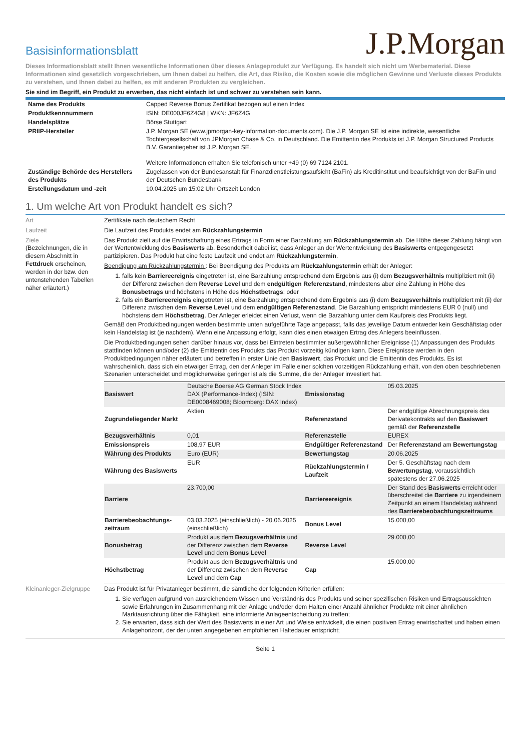Basisinformationsblatt
J.P.Morgan
Dieses Informationsblatt stellt Ihnen wesentliche Informationen über dieses Anlageprodukt zur Verfügung. Es handelt sich nicht um Werbematerial. Diese Informationen sind gesetzlich vorgeschrieben, um Ihnen dabei zu helfen, die Art, das Risiko, die Kosten sowie die möglichen Gewinne und Verluste dieses Produkts zu verstehen, und Ihnen dabei zu helfen, es mit anderen Produkten zu vergleichen.
Sie sind im Begriff, ein Produkt zu erwerben, das nicht einfach ist und schwer zu verstehen sein kann.
| Name des Produkts | Capped Reverse Bonus Zertifikat bezogen auf einen Index |
| Produktkennnummern | ISIN: DE000JF6Z4G8 / WKN: JF6Z4G |
| Handelsplätze | Börse Stuttgart |
| PRIIP-Hersteller | J.P. Morgan SE (www.jpmorgan-key-information-documents.com). Die J.P. Morgan SE ist eine indirekte, wesentliche Tochtergesellschaft von JPMorgan Chase & Co. in Deutschland. Die Emittentin des Produkts ist J.P. Morgan Structured Products B.V. Garantiegeber ist J.P. Morgan SE. Weitere Informationen erhalten Sie telefonisch unter +49 (0) 69 7124 2101. |
| Zuständige Behörde des Herstellers des Produkts | Zugelassen von der Bundesanstalt für Finanzdienstleistungsaufsicht (BaFin) als Kreditinstitut und beaufsichtigt von der BaFin und der Deutschen Bundesbank |
| Erstellungsdatum und -zeit | 10.04.2025 um 15:02 Uhr Ortszeit London |
1. Um welche Art von Produkt handelt es sich?
Art Zertifikate nach deutschem Recht
Laufzeit Die Laufzeit des Produkts endet am Rückzahlungstermin
Ziele
(Bezeichnungen, die in diesem Abschnitt in Fettdruck erscheinen, werden in der bzw. den untenstehenden Tabellen näher erläutert.)
Das Produkt zielt auf die Erwirtschaftung eines Ertrags in Form einer Barzahlung am Rückzahlungstermin ab. Die Höhe dieser Zahlung hängt von der Wertentwicklung des Basiswerts ab. Besonderheit dabei ist, dass Anleger an der Wertentwicklung des Basiswerts entgegengesetzt partizipieren. Das Produkt hat eine feste Laufzeit und endet am Rückzahlungstermin.
Beendigung am Rückzahlungstermin : Bei Beendigung des Produkts am Rückzahlungstermin erhält der Anleger:
1. falls kein Barriereereignis eingetreten ist, eine Barzahlung entsprechend dem Ergebnis aus (i) dem Bezugsverhältnis multipliziert mit (ii) der Differenz zwischen dem Reverse Level und dem endgültigen Referenzstand, mindestens aber eine Zahlung in Höhe des Bonusbetrags und höchstens in Höhe des Höchstbetrags; oder
2. falls ein Barriereereignis eingetreten ist, eine Barzahlung entsprechend dem Ergebnis aus (i) dem Bezugsverhältnis multipliziert mit (ii) der Differenz zwischen dem Reverse Level und dem endgültigen Referenzstand. Die Barzahlung entspricht mindestens EUR 0 (null) und höchstens dem Höchstbetrag. Der Anleger erleidet einen Verlust, wenn die Barzahlung unter dem Kaufpreis des Produkts liegt.
Gemäß den Produktbedingungen werden bestimmte unten aufgeführte Tage angepasst, falls das jeweilige Datum entweder kein Geschäftstag oder kein Handelstag ist (je nachdem). Wenn eine Anpassung erfolgt, kann dies einen etwaigen Ertrag des Anlegers beeinflussen.
Die Produktbedingungen sehen darüber hinaus vor, dass bei Eintreten bestimmter außergewöhnlicher Ereignisse (1) Anpassungen des Produkts stattfinden können und/oder (2) die Emittentin des Produkts das Produkt vorzeitig kündigen kann. Diese Ereignisse werden in den Produktbedingungen näher erläutert und betreffen in erster Linie den Basiswert, das Produkt und die Emittentin des Produkts. Es ist wahrscheinlich, dass sich ein etwaiger Ertrag, den der Anleger im Falle einer solchen vorzeitigen Rückzahlung erhält, von den oben beschriebenen Szenarien unterscheidet und möglicherweise geringer ist als die Summe, die der Anleger investiert hat.
| Basiswert | Deutsche Boerse AG German Stock Index DAX (Performance-Index) (ISIN: DE0008469008; Bloomberg: DAX Index) | Emissionstag | 05.03.2025 |
| Zugrundeliegender Markt | Aktien | Referenzstand | Der endgültige Abrechnungspreis des Derivatekontrakts auf den Basiswert gemäß der Referenzstelle |
| Bezugsverhältnis | 0,01 | Referenzstelle | EUREX |
| Emissionspreis | 108,97 EUR | Endgültiger Referenzstand | Der Referenzstand am Bewertungstag |
| Währung des Produkts | Euro (EUR) | Bewertungstag | 20.06.2025 |
| Währung des Basiswerts | EUR | Rückzahlungstermin / Laufzeit | Der 5. Geschäftstag nach dem Bewertungstag , voraussichtlich spätestens der 27.06.2025 |
| Barriere | 23.700,00 | Barriereereignis | Der Stand des Basiswerts erreicht oder überschreitet die Barriere zu irgendeinem Zeitpunkt an einem Handelstag während des Barrierebeobachtungszeitraums |
| Barrierebeobachtungs-zeitraum | 03.03.2025 (einschließlich) - 20.06.2025 (einschließlich) | Bonus Level | 15.000,00 |
| Bonusbetrag | Produkt aus dem Bezugsverhältnis und der Differenz zwischen dem Reverse Level und dem Bonus Level | Reverse Level | 29.000,00 |
| Höchstbetrag | Produkt aus dem Bezugsverhältnis und der Differenz zwischen dem Reverse Level und dem Cap | Cap | 15.000,00 |
Kleinanleger-Zielgruppe
Das Produkt ist für Privatanleger bestimmt, die sämtliche der folgenden Kriterien erfüllen:
1. Sie verfügen aufgrund von ausreichendem Wissen und Verständnis des Produkts und seiner spezifischen Risiken und Ertragsaussichten sowie Erfahrungen im Zusammenhang mit der Anlage und/oder dem Halten einer Anzahl ähnlicher Produkte mit einer ähnlichen Marktausrichtung über die Fähigkeit, eine informierte Anlageentscheidung zu treffen;
2. Sie erwarten, dass sich der Wert des Basiswerts in einer Art und Weise entwickelt, die einen positiven Ertrag erwirtschaftet und haben einen Anlagehorizont, der der unten angegebenen empfohlenen Haltedauer entspricht;
Seite 1